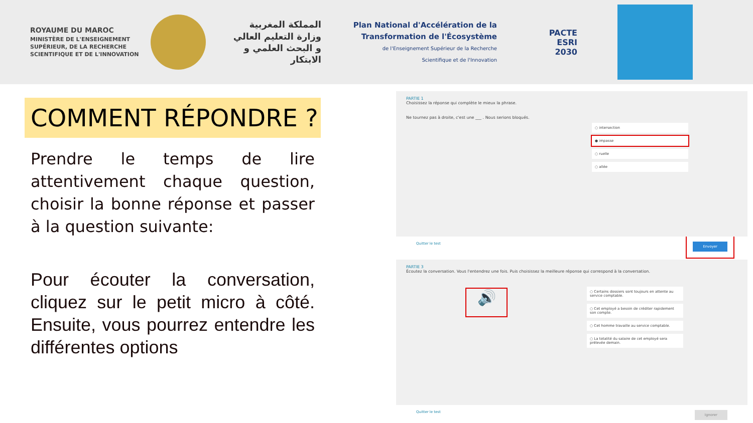ROYAUME DU MAROC
MINISTÈRE DE L'ENSEIGNEMENT SUPÉRIEUR, DE LA RECHERCHE SCIENTIFIQUE ET DE L'INNOVATION
المملكة المغربية
وزارة التعليم العالي
و البحث العلمي و الابتكار
Plan National d'Accélération de la Transformation de l'Écosystème
de l'Enseignement Supérieur de la Recherche Scientifique et de l'Innovation
PACTE
ESRI
2030
COMMENT RÉPONDRE ?
Prendre le temps de lire attentivement chaque question, choisir la bonne réponse et passer à la question suivante:
Pour écouter la conversation, cliquez sur le petit micro à côté. Ensuite, vous pourrez entendre les différentes options
PARTIE 1
Choisissez la réponse qui complète le mieux la phrase.
Ne tournez pas à droite, c'est une ___ . Nous serions bloqués.
○ intersection
● impasse
○ ruelle
○ allée
Quitter le test Envoyer
PARTIE 3
Écoutez la conversation. Vous l'entendrez une fois. Puis choisissez la meilleure réponse qui correspond à la conversation.
🔊
○ Certains dossiers sont toujours en attente au service comptable.
○ Cet employé a besoin de créditer rapidement son compte.
○ Cet homme travaille au service comptable.
○ La totalité du salaire de cet employé sera prélevée demain.
Quitter le test Ignorer